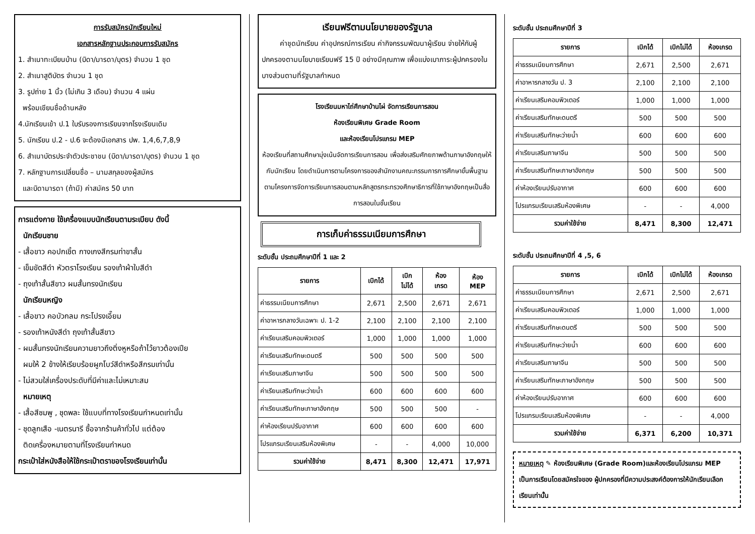การรับสมัครนักเรียนใหม่
เอกสารหลักฐานประกอบการรับสมัคร
1. สำเนาทะเบียนบ้าน (บิดา/มารดา/บุตร) จำนวน 1 ชุด
2. สำเนาสูติบัตร จำนวน 1 ชุด
3. รูปถ่าย 1 นิ้ว (ไม่เกิน 3 เดือน) จำนวน 4 แผ่น
พร้อมเขียนชื่อด้านหลัง
4.นักเรียนเข้า ป.1 ใบรับรองการเรียนจากโรงเรียนเดิม
5. นักเรียน ป.2 - ป.6 จะต้องมีเอกสาร ปพ. 1,4,6,7,8,9
6. สำเนาบัตรประจำตัวประชาชน (บิดา/มารดา/บุตร) จำนวน 1 ชุด
7. หลักฐานการเปลี่ยนชื่อ – นามสกุลของผู้สมัคร
และบิดามารดา (ถ้ามี) ค่าสมัคร 50 บาท
การแต่งกาย ใช้เครื่องแบบนักเรียนตามระเบียบ ดังนี้
นักเรียนชาย
- เสื้อขาว คอปกเชิ้ต กางเกงสีกรมท่าขาสั้น
- เข็มขัดสีดำ หัวตราโรงเรียน รองเท้าผ้าใบสีดำ
- ถุงเท้าสั้นสีขาว ผมสั้นทรงนักเรียน
นักเรียนหญิง
- เสื้อขาว คอบัวกลม กระโปรงเอี๊ยม
- รองเท้าหนังสีดำ ถุงเท้าสั้นสีขาว
- ผมสั้นทรงนักเรียนความยาวถึงติ่งหูหรือถ้าไว้ยาวต้องเปีย
ผมให้ 2 ข้างให้เรียบร้อยผูกโบว์สีดำหรือสีกรมเท่านั้น
- ไม่สวมใส่เครื่องประดับที่มีค่าและไม่เหมาะสม
หมายเหตุ
- เสื้อสีชมพู , ชุดพละ ใช้แบบที่ทางโรงเรียนกำหนดเท่านั้น
- ชุดลูกเสือ -เนตรนารี ซื้อจากร้านค้าทั่วไป แต่ต้อง
ติดเครื่องหมายตามที่โรงเรียนกำหนด
กระเป๋าใส่หนังสือให้ใช้กระเป๋าตราของโรงเรียนเท่านั้น
เรียนฟรีตามนโยบายของรัฐบาล
ค่าชุดนักเรียน ค่าอุปกรณ์การเรียน ค่ากิจกรรมพัฒนาผู้เรียน จ่ายให้กับผู้ปกครองตามนโยบายเรียนฟรี 15 ปี อย่างมีคุณภาพ เพื่อแบ่งเบาภาระผู้ปกครองในบางส่วนตามที่รัฐบาลกำหนด
โรงเรียนมหาไถ่ศึกษาบ้านไผ่ จัดการเรียนการสอน
ห้องเรียนพิเศษ Grade Room
และห้องเรียนโปรแกรม MEP
ห้องเรียนที่สถานศึกษามุ่งเน้นจัดการเรียนการสอน เพื่อส่งเสริมศักยภาพด้านภาษาอังกฤษให้กับนักเรียน โดยดำเนินการตามโครงการของสำนักงานคณะกรรมการการศึกษาขั้นพื้นฐาน ตามโครงการจัดการเรียนการสอนตามหลักสูตรกระทรวงศึกษาธิการที่ใช้ภาษาอังกฤษเป็นสื่อการสอนในชั้นเรียน
การเก็บค่าธรรมเนียมการศึกษา
ระดับชั้น ประถมศึกษาปีที่ 1 และ 2
| รายการ | เบิกได้ | เบิก ไม่ได้ | ห้อง เกรด | ห้อง MEP |
| --- | --- | --- | --- | --- |
| ค่าธรรมเนียมการศึกษา | 2,671 | 2,500 | 2,671 | 2,671 |
| ค่าอาหารกลางวันเฉพาะ ป. 1-2 | 2,100 | 2,100 | 2,100 | 2,100 |
| ค่าเรียนเสริมคอมพิวเตอร์ | 1,000 | 1,000 | 1,000 | 1,000 |
| ค่าเรียนเสริมทักษะดนตรี | 500 | 500 | 500 | 500 |
| ค่าเรียนเสริมภาษาจีน | 500 | 500 | 500 | 500 |
| ค่าเรียนเสริมทักษะว่ายน้ำ | 600 | 600 | 600 | 600 |
| ค่าเรียนเสริมทักษะภาษาอังกฤษ | 500 | 500 | 500 | - |
| ค่าห้องเรียนปรับอากาศ | 600 | 600 | 600 | 600 |
| โปรแกรมเรียนเสริมห้องพิเศษ | - | - | 4,000 | 10,000 |
| รวมค่าใช้จ่าย | 8,471 | 8,300 | 12,471 | 17,971 |
ระดับชั้น ประถมศึกษาปีที่ 3
| รายการ | เบิกได้ | เบิกไม่ได้ | ห้องเกรด |
| --- | --- | --- | --- |
| ค่าธรรมเนียมการศึกษา | 2,671 | 2,500 | 2,671 |
| ค่าอาหารกลางวัน ป. 3 | 2,100 | 2,100 | 2,100 |
| ค่าเรียนเสริมคอมพิวเตอร์ | 1,000 | 1,000 | 1,000 |
| ค่าเรียนเสริมทักษะดนตรี | 500 | 500 | 500 |
| ค่าเรียนเสริมทักษะว่ายน้ำ | 600 | 600 | 600 |
| ค่าเรียนเสริมภาษาจีน | 500 | 500 | 500 |
| ค่าเรียนเสริมทักษะภาษาอังกฤษ | 500 | 500 | 500 |
| ค่าห้องเรียนปรับอากาศ | 600 | 600 | 600 |
| โปรแกรมเรียนเสริมห้องพิเศษ | - | - | 4,000 |
| รวมค่าใช้จ่าย | 8,471 | 8,300 | 12,471 |
ระดับชั้น ประถมศึกษาปีที่ 4 ,5, 6
| รายการ | เบิกได้ | เบิกไม่ได้ | ห้องเกรด |
| --- | --- | --- | --- |
| ค่าธรรมเนียมการศึกษา | 2,671 | 2,500 | 2,671 |
| ค่าเรียนเสริมคอมพิวเตอร์ | 1,000 | 1,000 | 1,000 |
| ค่าเรียนเสริมทักษะดนตรี | 500 | 500 | 500 |
| ค่าเรียนเสริมทักษะว่ายน้ำ | 600 | 600 | 600 |
| ค่าเรียนเสริมภาษาจีน | 500 | 500 | 500 |
| ค่าเรียนเสริมทักษะภาษาอังกฤษ | 500 | 500 | 500 |
| ค่าห้องเรียนปรับอากาศ | 600 | 600 | 600 |
| โปรแกรมเรียนเสริมห้องพิเศษ | - | - | 4,000 |
| รวมค่าใช้จ่าย | 6,371 | 6,200 | 10,371 |
หมายเหตุ ✎ ห้องเรียนพิเศษ (Grade Room)และห้องเรียนโปรแกรม MEP เป็นการเรียนโดยสมัครใจของ ผู้ปกครองที่มีความประสงค์ต้องการให้นักเรียนเลือกเรียนเท่านั้น